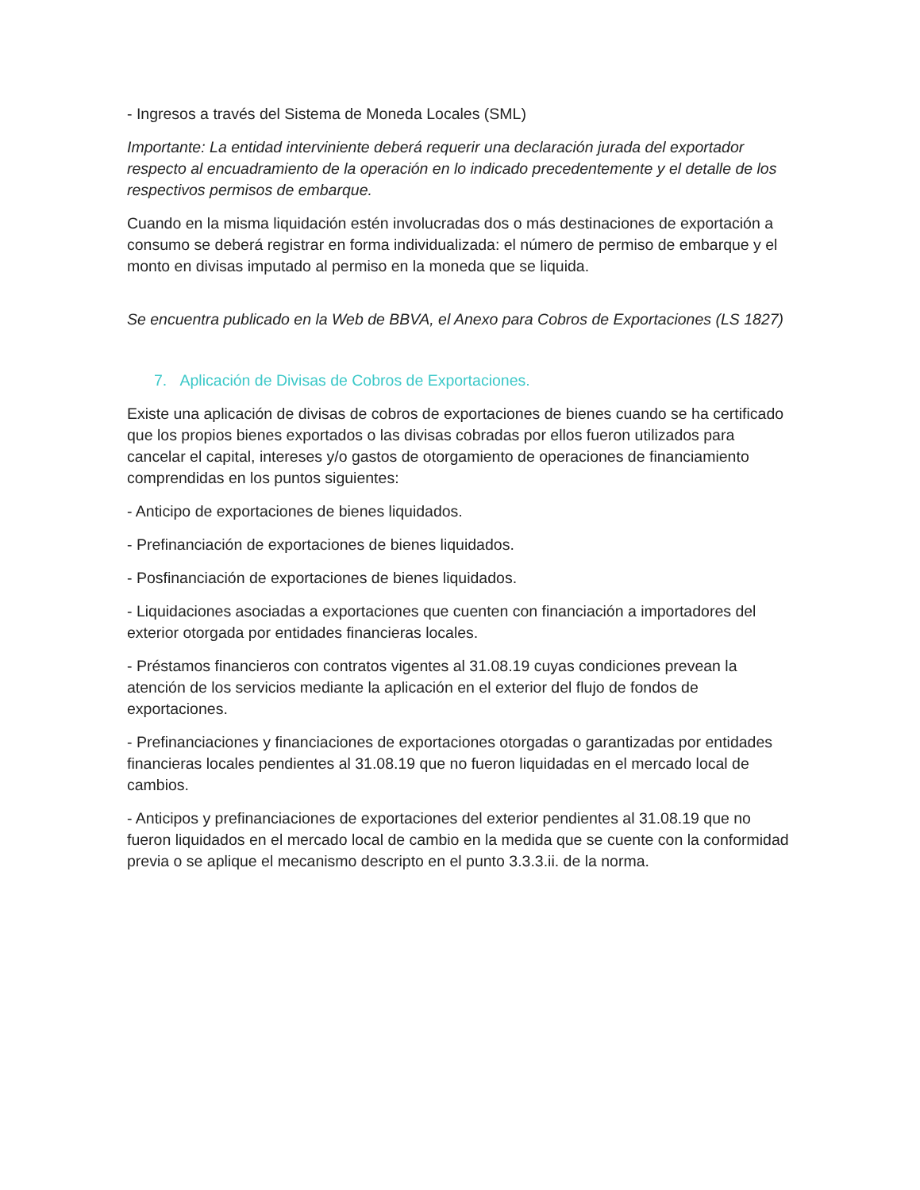- Ingresos a través del Sistema de Moneda Locales (SML)
Importante: La entidad interviniente deberá requerir una declaración jurada del exportador respecto al encuadramiento de la operación en lo indicado precedentemente y el detalle de los respectivos permisos de embarque.
Cuando en la misma liquidación estén involucradas dos o más destinaciones de exportación a consumo se deberá registrar en forma individualizada: el número de permiso de embarque y el monto en divisas imputado al permiso en la moneda que se liquida.
Se encuentra publicado en la Web de BBVA, el Anexo para Cobros de Exportaciones (LS 1827)
7. Aplicación de Divisas de Cobros de Exportaciones.
Existe una aplicación de divisas de cobros de exportaciones de bienes cuando se ha certificado que los propios bienes exportados o las divisas cobradas por ellos fueron utilizados para cancelar el capital, intereses y/o gastos de otorgamiento de operaciones de financiamiento comprendidas en los puntos siguientes:
- Anticipo de exportaciones de bienes liquidados.
- Prefinanciación de exportaciones de bienes liquidados.
- Posfinanciación de exportaciones de bienes liquidados.
- Liquidaciones asociadas a exportaciones que cuenten con financiación a importadores del exterior otorgada por entidades financieras locales.
- Préstamos financieros con contratos vigentes al 31.08.19 cuyas condiciones prevean la atención de los servicios mediante la aplicación en el exterior del flujo de fondos de exportaciones.
- Prefinanciaciones y financiaciones de exportaciones otorgadas o garantizadas por entidades financieras locales pendientes al 31.08.19 que no fueron liquidadas en el mercado local de cambios.
- Anticipos y prefinanciaciones de exportaciones del exterior pendientes al 31.08.19 que no fueron liquidados en el mercado local de cambio en la medida que se cuente con la conformidad previa o se aplique el mecanismo descripto en el punto 3.3.3.ii. de la norma.